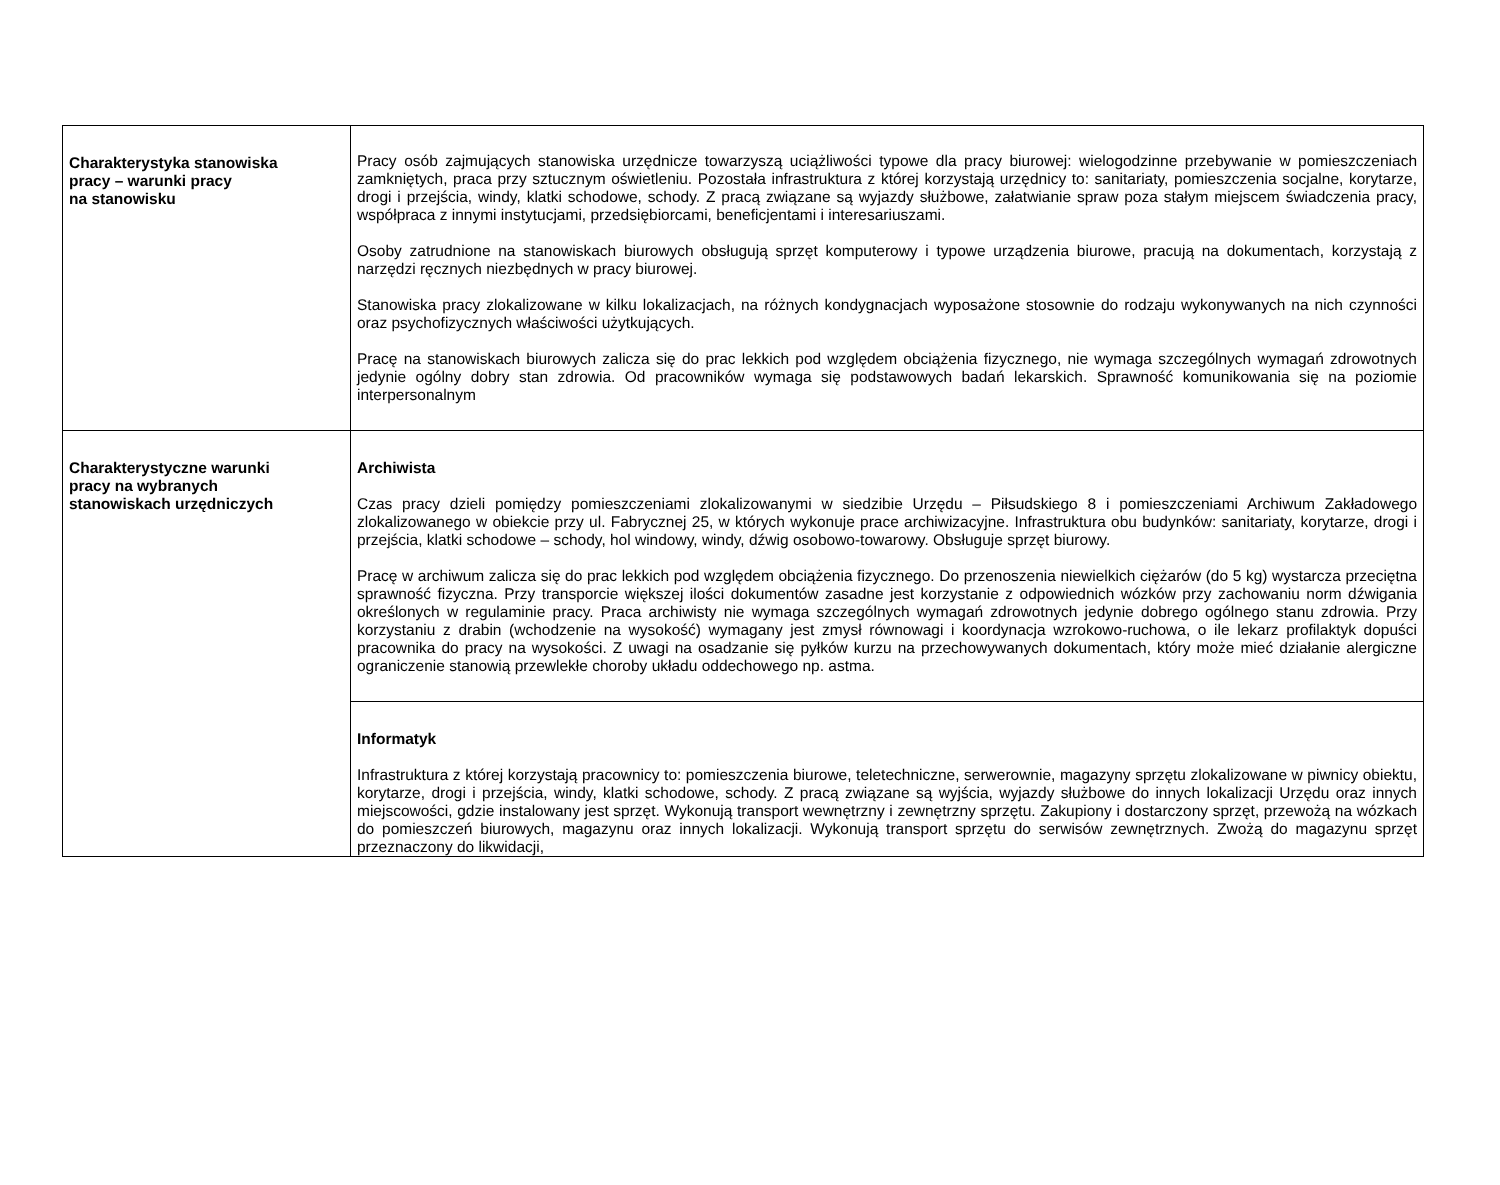| Charakterystyka stanowiska pracy – warunki pracy na stanowisku | Pracy osób zajmujących stanowiska urzędnicze towarzyszą uciążliwości typowe dla pracy biurowej: wielogodzinne przebywanie w pomieszczeniach zamkniętych, praca przy sztucznym oświetleniu. Pozostała infrastruktura z której korzystają urzędnicy to: sanitariaty, pomieszczenia socjalne, korytarze, drogi i przejścia, windy, klatki schodowe, schody. Z pracą związane są wyjazdy służbowe, załatwianie spraw poza stałym miejscem świadczenia pracy, współpraca z innymi instytucjami, przedsiębiorcami, beneficjentami i interesariuszami. Osoby zatrudnione na stanowiskach biurowych obsługują sprzęt komputerowy i typowe urządzenia biurowe, pracują na dokumentach, korzystają z narzędzi ręcznych niezbędnych w pracy biurowej. Stanowiska pracy zlokalizowane w kilku lokalizacjach, na różnych kondygnacjach wyposażone stosownie do rodzaju wykonywanych na nich czynności oraz psychofizycznych właściwości użytkujących. Pracę na stanowiskach biurowych zalicza się do prac lekkich pod względem obciążenia fizycznego, nie wymaga szczególnych wymagań zdrowotnych jedynie ogólny dobry stan zdrowia. Od pracowników wymaga się podstawowych badań lekarskich. Sprawność komunikowania się na poziomie interpersonalnym |
| Charakterystyczne warunki pracy na wybranych stanowiskach urzędniczych | Archiwista Czas pracy dzieli pomiędzy pomieszczeniami zlokalizowanymi w siedzibie Urzędu – Piłsudskiego 8 i pomieszczeniami Archiwum Zakładowego zlokalizowanego w obiekcie przy ul. Fabrycznej 25, w których wykonuje prace archiwizacyjne. Infrastruktura obu budynków: sanitariaty, korytarze, drogi i przejścia, klatki schodowe – schody, hol windowy, windy, dźwig osobowo-towarowy. Obsługuje sprzęt biurowy. Pracę w archiwum zalicza się do prac lekkich pod względem obciążenia fizycznego. Do przenoszenia niewielkich ciężarów (do 5 kg) wystarcza przeciętna sprawność fizyczna. Przy transporcie większej ilości dokumentów zasadne jest korzystanie z odpowiednich wózków przy zachowaniu norm dźwigania określonych w regulaminie pracy. Praca archiwisty nie wymaga szczególnych wymagań zdrowotnych jedynie dobrego ogólnego stanu zdrowia. Przy korzystaniu z drabin (wchodzenie na wysokość) wymagany jest zmysł równowagi i koordynacja wzrokowo-ruchowa, o ile lekarz profilaktyk dopuści pracownika do pracy na wysokości. Z uwagi na osadzanie się pyłków kurzu na przechowywanych dokumentach, który może mieć działanie alergiczne ograniczenie stanowią przewlekłe choroby układu oddechowego np. astma. |
| | Informatyk Infrastruktura z której korzystają pracownicy to: pomieszczenia biurowe, teletechniczne, serwerownie, magazyny sprzętu zlokalizowane w piwnicy obiektu, korytarze, drogi i przejścia, windy, klatki schodowe, schody. Z pracą związane są wyjścia, wyjazdy służbowe do innych lokalizacji Urzędu oraz innych miejscowości, gdzie instalowany jest sprzęt. Wykonują transport wewnętrzny i zewnętrzny sprzętu. Zakupiony i dostarczony sprzęt, przewożą na wózkach do pomieszczeń biurowych, magazynu oraz innych lokalizacji. Wykonują transport sprzętu do serwisów zewnętrznych. Zwożą do magazynu sprzęt przeznaczony do likwidacji, |